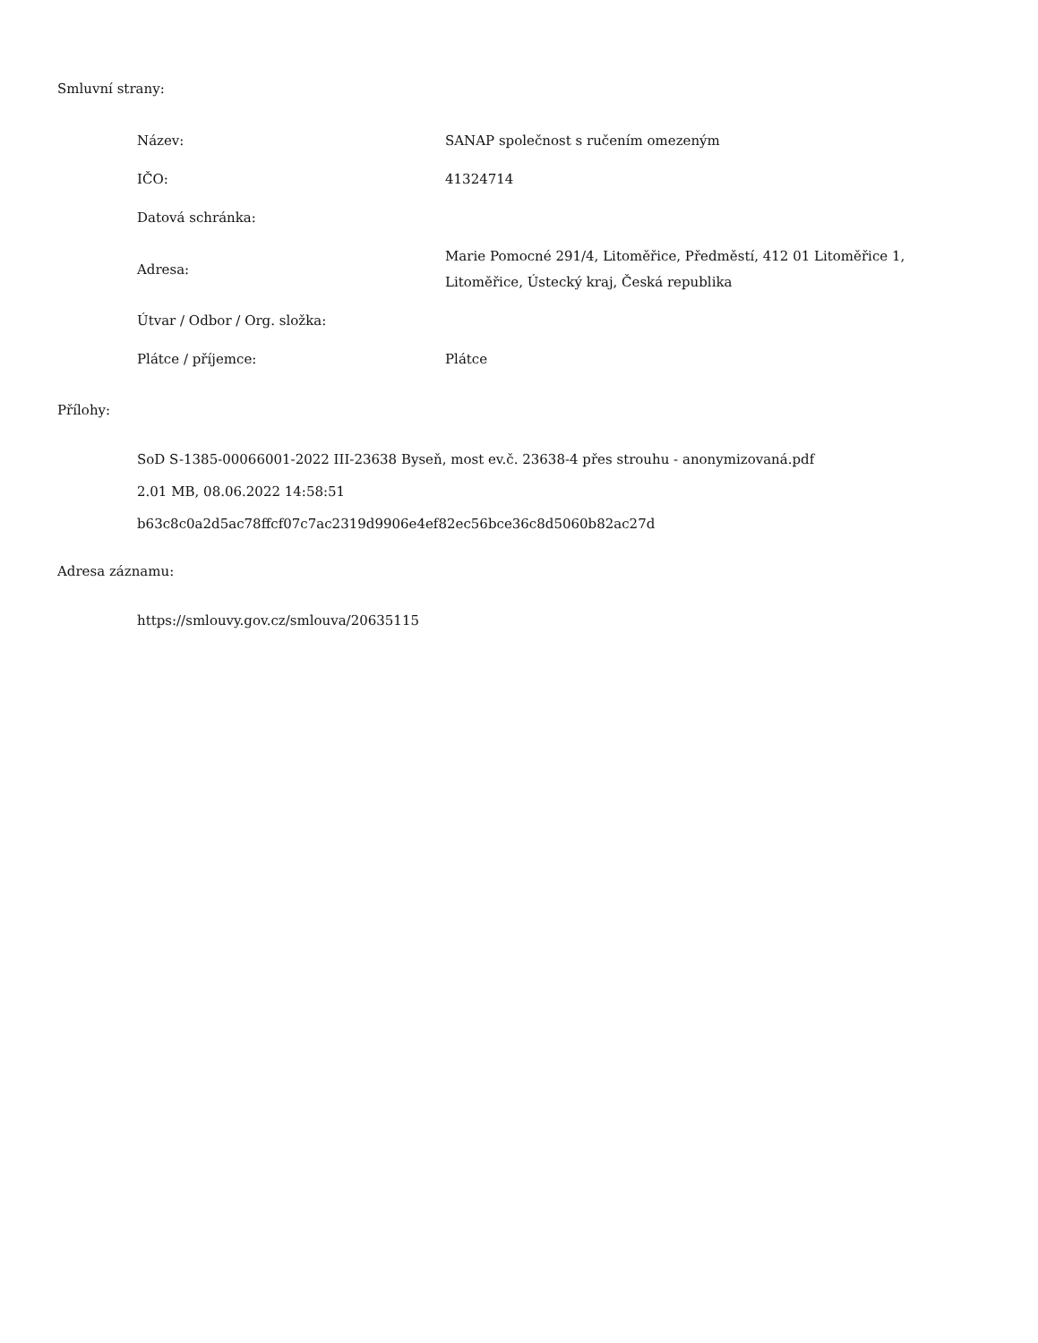Smluvní strany:
| Název: | SANAP společnost s ručením omezeným |
| IČO: | 41324714 |
| Datová schránka: | |
| Adresa: | Marie Pomocné 291/4, Litoměřice, Předměstí, 412 01 Litoměřice 1, Litoměřice, Ústecký kraj, Česká republika |
| Útvar / Odbor / Org. složka: | |
| Plátce / příjemce: | Plátce |
Přílohy:
SoD S-1385-00066001-2022 III-23638 Byseň, most ev.č. 23638-4 přes strouhu - anonymizovaná.pdf
2.01 MB, 08.06.2022 14:58:51
b63c8c0a2d5ac78ffcf07c7ac2319d9906e4ef82ec56bce36c8d5060b82ac27d
Adresa záznamu:
https://smlouvy.gov.cz/smlouva/20635115